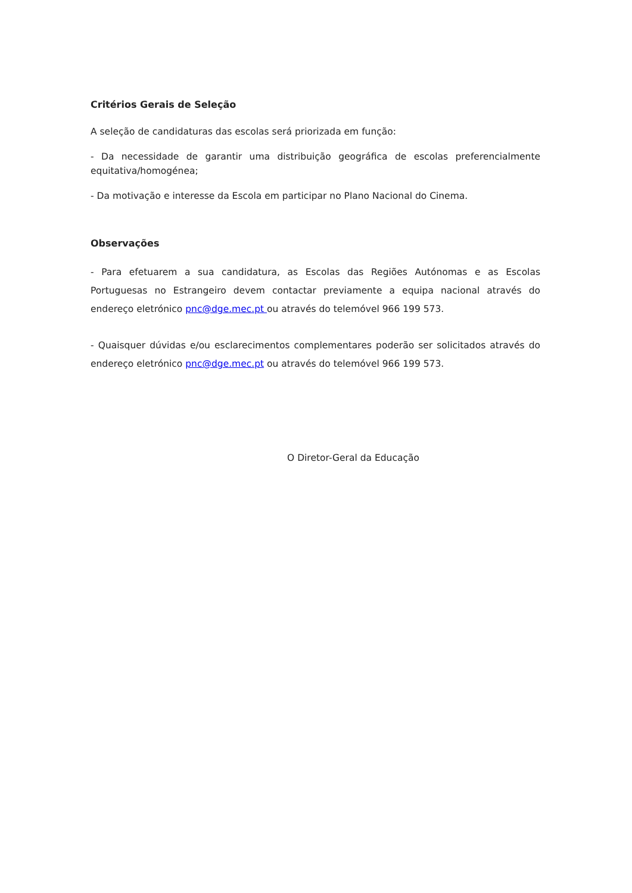Critérios Gerais de Seleção
A seleção de candidaturas das escolas será priorizada em função:
- Da necessidade de garantir uma distribuição geográfica de escolas preferencialmente equitativa/homogénea;
- Da motivação e interesse da Escola em participar no Plano Nacional do Cinema.
Observações
- Para efetuarem a sua candidatura, as Escolas das Regiões Autónomas e as Escolas Portuguesas no Estrangeiro devem contactar previamente a equipa nacional através do endereço eletrónico pnc@dge.mec.pt ou através do telemóvel 966 199 573.
- Quaisquer dúvidas e/ou esclarecimentos complementares poderão ser solicitados através do endereço eletrónico pnc@dge.mec.pt ou através do telemóvel 966 199 573.
O Diretor-Geral da Educação